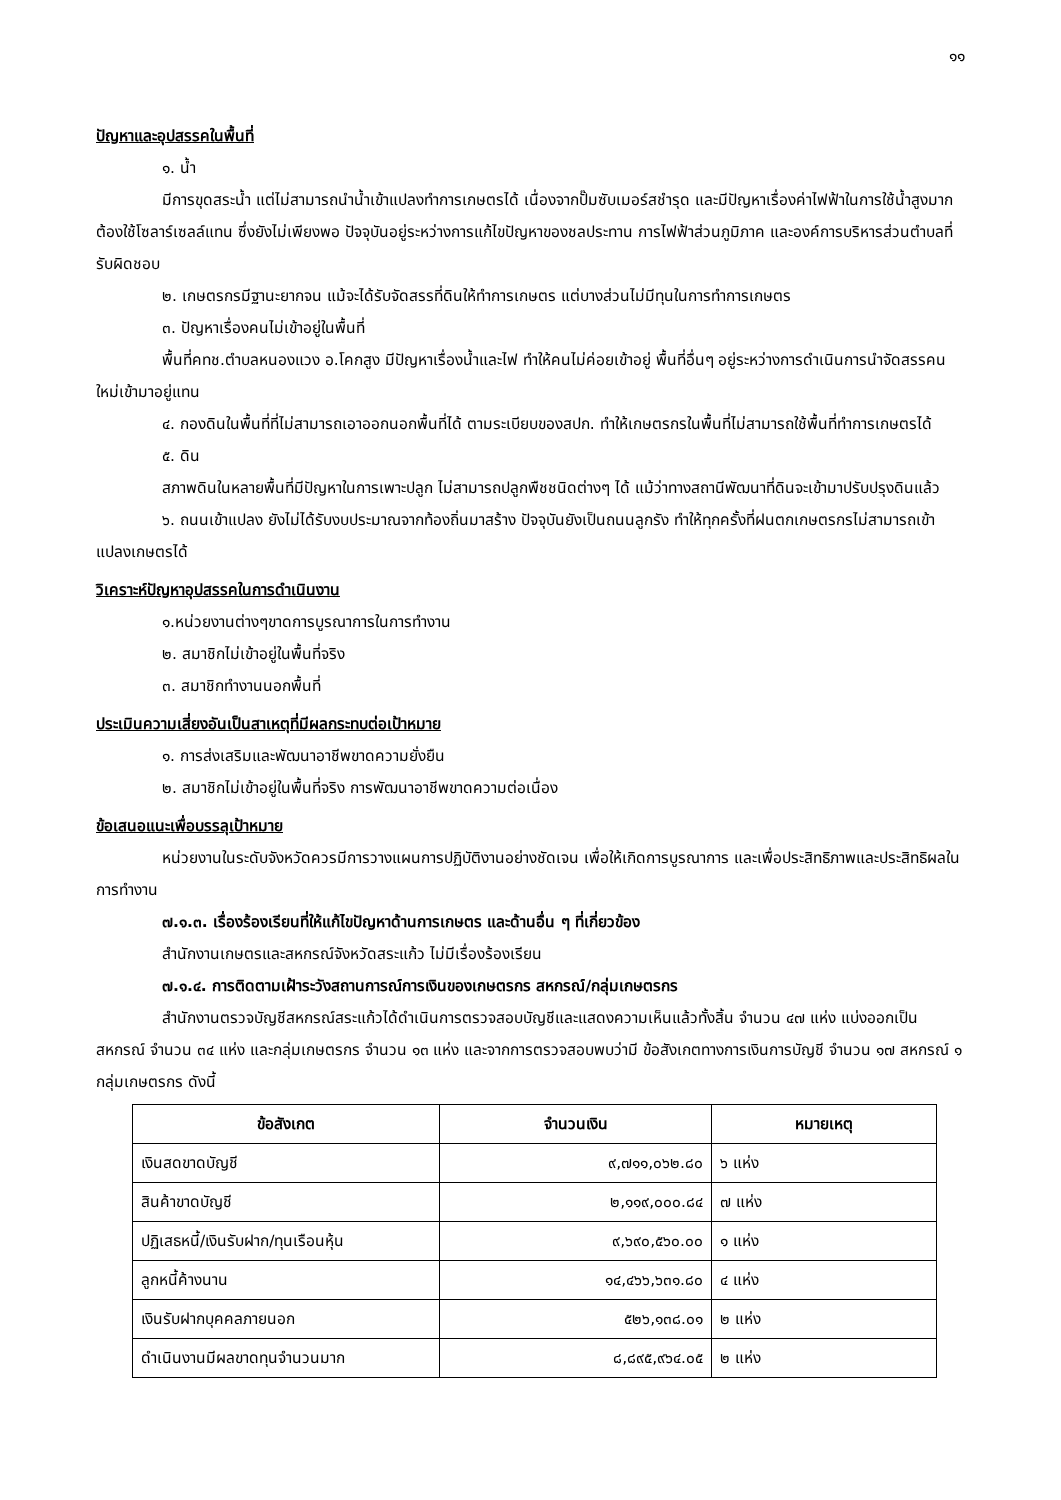๑๑
ปัญหาและอุปสรรคในพื้นที่
๑. น้ำ
มีการขุดสระน้ำ แต่ไม่สามารถนำน้ำเข้าแปลงทำการเกษตรได้ เนื่องจากปั๊มซับเมอร์สชำรุด และมีปัญหาเรื่องค่าไฟฟ้าในการใช้น้ำสูงมาก ต้องใช้โซลาร์เซลล์แทน ซึ่งยังไม่เพียงพอ ปัจจุบันอยู่ระหว่างการแก้ไขปัญหาของชลประทาน การไฟฟ้าส่วนภูมิภาค และองค์การบริหารส่วนตำบลที่รับผิดชอบ
๒. เกษตรกรมีฐานะยากจน แม้จะได้รับจัดสรรที่ดินให้ทำการเกษตร แต่บางส่วนไม่มีทุนในการทำการเกษตร
๓. ปัญหาเรื่องคนไม่เข้าอยู่ในพื้นที่
พื้นที่คทช.ตำบลหนองแวง อ.โคกสูง มีปัญหาเรื่องน้ำและไฟ ทำให้คนไม่ค่อยเข้าอยู่ พื้นที่อื่นๆ อยู่ระหว่างการดำเนินการนำจัดสรรคนใหม่เข้ามาอยู่แทน
๔. กองดินในพื้นที่ที่ไม่สามารถเอาออกนอกพื้นที่ได้ ตามระเบียบของสปก. ทำให้เกษตรกรในพื้นที่ไม่สามารถใช้พื้นที่ทำการเกษตรได้
๕. ดิน
สภาพดินในหลายพื้นที่มีปัญหาในการเพาะปลูก ไม่สามารถปลูกพืชชนิดต่างๆ ได้ แม้ว่าทางสถานีพัฒนาที่ดินจะเข้ามาปรับปรุงดินแล้ว
๖. ถนนเข้าแปลง ยังไม่ได้รับงบประมาณจากท้องถิ่นมาสร้าง ปัจจุบันยังเป็นถนนลูกรัง ทำให้ทุกครั้งที่ฝนตกเกษตรกรไม่สามารถเข้าแปลงเกษตรได้
วิเคราะห์ปัญหาอุปสรรคในการดำเนินงาน
๑.หน่วยงานต่างๆขาดการบูรณาการในการทำงาน
๒. สมาชิกไม่เข้าอยู่ในพื้นที่จริง
๓. สมาชิกทำงานนอกพื้นที่
ประเมินความเสี่ยงอันเป็นสาเหตุที่มีผลกระทบต่อเป้าหมาย
๑. การส่งเสริมและพัฒนาอาชีพขาดความยั่งยืน
๒. สมาชิกไม่เข้าอยู่ในพื้นที่จริง การพัฒนาอาชีพขาดความต่อเนื่อง
ข้อเสนอแนะเพื่อบรรลุเป้าหมาย
หน่วยงานในระดับจังหวัดควรมีการวางแผนการปฏิบัติงานอย่างชัดเจน เพื่อให้เกิดการบูรณาการ และเพื่อประสิทธิภาพและประสิทธิผลในการทำงาน
๗.๑.๓. เรื่องร้องเรียนที่ให้แก้ไขปัญหาด้านการเกษตร และด้านอื่น ๆ ที่เกี่ยวข้อง
สำนักงานเกษตรและสหกรณ์จังหวัดสระแก้ว ไม่มีเรื่องร้องเรียน
๗.๑.๔. การติดตามเฝ้าระวังสถานการณ์การเงินของเกษตรกร สหกรณ์/กลุ่มเกษตรกร
สำนักงานตรวจบัญชีสหกรณ์สระแก้วได้ดำเนินการตรวจสอบบัญชีและแสดงความเห็นแล้วทั้งสิ้น จำนวน ๔๗ แห่ง แบ่งออกเป็น สหกรณ์ จำนวน ๓๔ แห่ง และกลุ่มเกษตรกร จำนวน ๑๓ แห่ง และจากการตรวจสอบพบว่ามี ข้อสังเกตทางการเงินการบัญชี จำนวน ๑๗ สหกรณ์ ๑ กลุ่มเกษตรกร ดังนี้
| ข้อสังเกต | จำนวนเงิน | หมายเหตุ |
| --- | --- | --- |
| เงินสดขาดบัญชี | ๙,๗๑๑,๐๖๒.๘๐ | ๖ แห่ง |
| สินค้าขาดบัญชี | ๒,๑๑๙,๐๐๐.๘๔ | ๗ แห่ง |
| ปฏิเสธหนี้/เงินรับฝาก/ทุนเรือนหุ้น | ๙,๖๙๐,๕๖๐.๐๐ | ๑ แห่ง |
| ลูกหนี้ค้างนาน | ๑๔,๔๖๖,๖๓๑.๘๐ | ๔ แห่ง |
| เงินรับฝากบุคคลภายนอก | ๕๒๖,๑๓๘.๐๑ | ๒ แห่ง |
| ดำเนินงานมีผลขาดทุนจำนวนมาก | ๘,๘๙๕,๙๖๔.๐๕ | ๒ แห่ง |